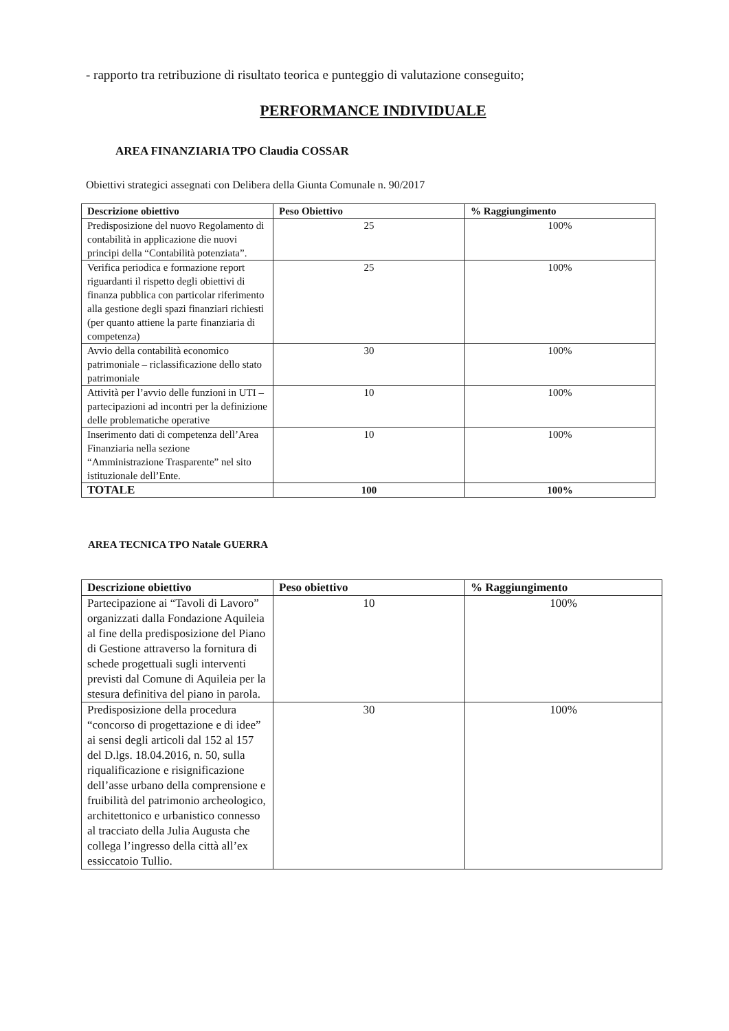- rapporto tra retribuzione di risultato teorica e punteggio di valutazione conseguito;
PERFORMANCE INDIVIDUALE
AREA FINANZIARIA TPO Claudia COSSAR
Obiettivi strategici assegnati con Delibera della Giunta Comunale n. 90/2017
| Descrizione obiettivo | Peso Obiettivo | % Raggiungimento |
| --- | --- | --- |
| Predisposizione del nuovo Regolamento di contabilità in applicazione die nuovi principi della “Contabilità potenziata”. | 25 | 100% |
| Verifica periodica e formazione report riguardanti il rispetto degli obiettivi di finanza pubblica con particolar riferimento alla gestione degli spazi finanziari richiesti (per quanto attiene la parte finanziaria di competenza) | 25 | 100% |
| Avvio della contabilità economico patrimoniale – riclassificazione dello stato patrimoniale | 30 | 100% |
| Attività per l’avvio delle funzioni in UTI – partecipazioni ad incontri per la definizione delle problematiche operative | 10 | 100% |
| Inserimento dati di competenza dell’Area Finanziaria nella sezione “Amministrazione Trasparente” nel sito istituzionale dell’Ente. | 10 | 100% |
| TOTALE | 100 | 100% |
AREA TECNICA TPO Natale GUERRA
| Descrizione obiettivo | Peso obiettivo | % Raggiungimento |
| --- | --- | --- |
| Partecipazione ai “Tavoli di Lavoro” organizzati dalla Fondazione Aquileia al fine della predisposizione del Piano di Gestione attraverso la fornitura di schede progettuali sugli interventi previsti dal Comune di Aquileia per la stesura definitiva del piano in parola. | 10 | 100% |
| Predisposizione della procedura “concorso di progettazione e di idee” ai sensi degli articoli dal 152 al 157 del D.lgs. 18.04.2016, n. 50, sulla riqualificazione e risignificazione dell’asse urbano della comprensione e fruibilità del patrimonio archeologico, architettonico e urbanistico connesso al tracciato della Julia Augusta che collega l’ingresso della città all’ex essiccatoio Tullio. | 30 | 100% |